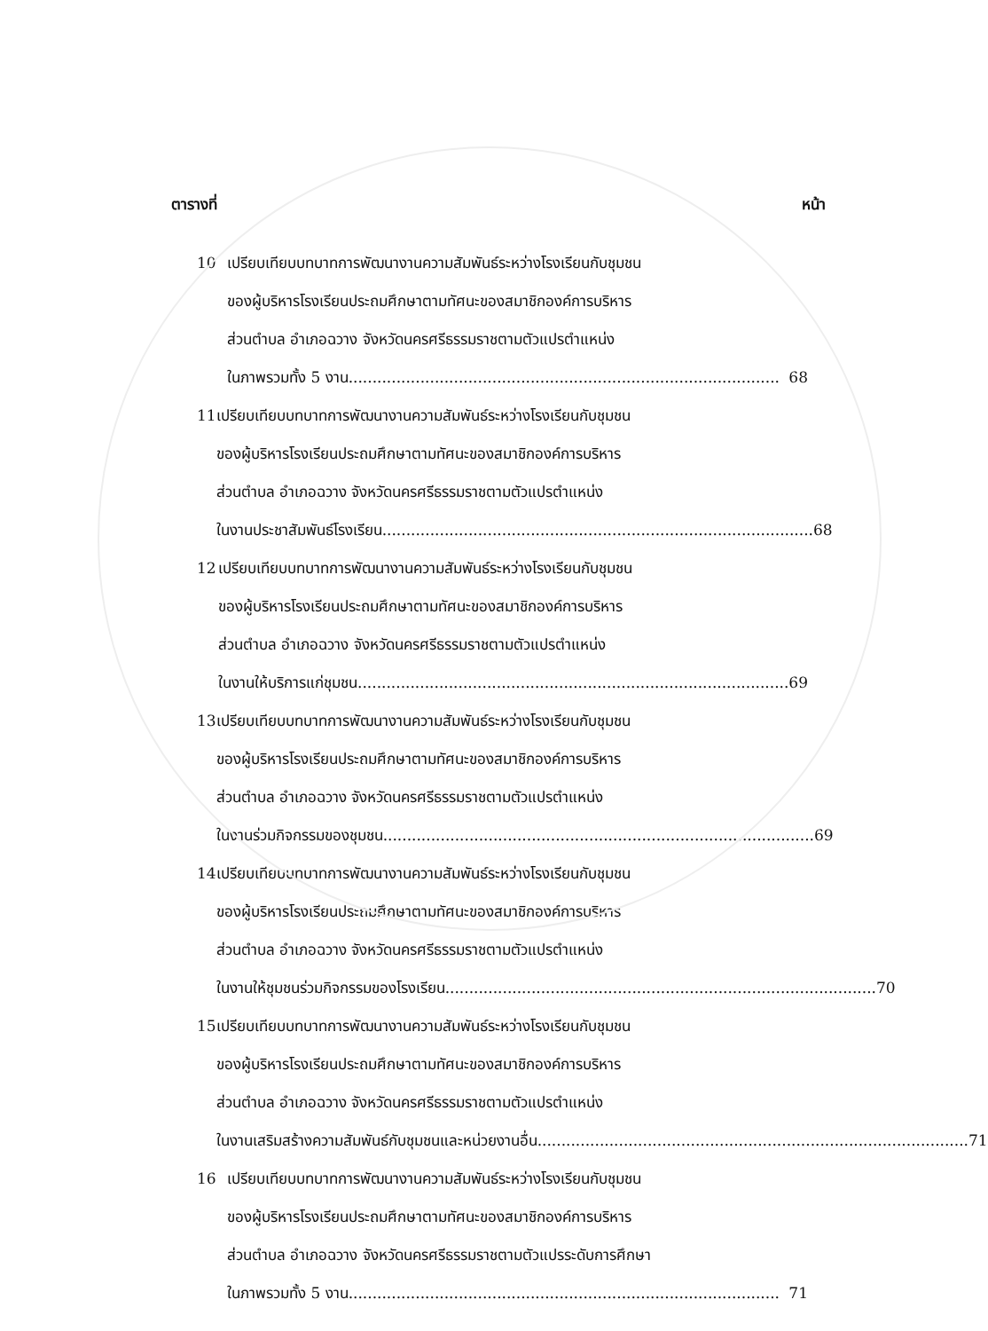ตารางที่ หน้า
10
เปรียบเทียบบทบาทการพัฒนางานความสัมพันธ์ระหว่างโรงเรียนกับชุมชน
ของผู้บริหารโรงเรียนประถมศึกษาตามทัศนะของสมาชิกองค์การบริหาร
ส่วนตำบล อำเภอฉวาง จังหวัดนครศรีธรรมราชตามตัวแปรตำแหน่ง
ในภาพรวมทั้ง 5 งาน.......................................................................................... 68
11
เปรียบเทียบบทบาทการพัฒนางานความสัมพันธ์ระหว่างโรงเรียนกับชุมชน
ของผู้บริหารโรงเรียนประถมศึกษาตามทัศนะของสมาชิกองค์การบริหาร
ส่วนตำบล อำเภอฉวาง จังหวัดนครศรีธรรมราชตามตัวแปรตำแหน่ง
ในงานประชาสัมพันธ์โรงเรียน .......................................................................................... 68
12
เปรียบเทียบบทบาทการพัฒนางานความสัมพันธ์ระหว่างโรงเรียนกับชุมชน
ของผู้บริหารโรงเรียนประถมศึกษาตามทัศนะของสมาชิกองค์การบริหาร
ส่วนตำบล อำเภอฉวาง จังหวัดนครศรีธรรมราชตามตัวแปรตำแหน่ง
ในงานให้บริการแก่ชุมชน .......................................................................................... 69
13
เปรียบเทียบบทบาทการพัฒนางานความสัมพันธ์ระหว่างโรงเรียนกับชุมชน
ของผู้บริหารโรงเรียนประถมศึกษาตามทัศนะของสมาชิกองค์การบริหาร
ส่วนตำบล อำเภอฉวาง จังหวัดนครศรีธรรมราชตามตัวแปรตำแหน่ง
ในงานร่วมกิจกรรมของชุมชน.......................................................................................... 69
14
เปรียบเทียบบทบาทการพัฒนางานความสัมพันธ์ระหว่างโรงเรียนกับชุมชน
ของผู้บริหารโรงเรียนประถมศึกษาตามทัศนะของสมาชิกองค์การบริหาร
ส่วนตำบล อำเภอฉวาง จังหวัดนครศรีธรรมราชตามตัวแปรตำแหน่ง
ในงานให้ชุมชนร่วมกิจกรรมของโรงเรียน.......................................................................................... 70
15
เปรียบเทียบบทบาทการพัฒนางานความสัมพันธ์ระหว่างโรงเรียนกับชุมชน
ของผู้บริหารโรงเรียนประถมศึกษาตามทัศนะของสมาชิกองค์การบริหาร
ส่วนตำบล อำเภอฉวาง จังหวัดนครศรีธรรมราชตามตัวแปรตำแหน่ง
ในงานเสริมสร้างความสัมพันธ์กับชุมชนและหน่วยงานอื่น .......................................................................................... 71
16
เปรียบเทียบบทบาทการพัฒนางานความสัมพันธ์ระหว่างโรงเรียนกับชุมชน
ของผู้บริหารโรงเรียนประถมศึกษาตามทัศนะของสมาชิกองค์การบริหาร
ส่วนตำบล อำเภอฉวาง จังหวัดนครศรีธรรมราชตามตัวแปรระดับการศึกษา
ในภาพรวมทั้ง 5 งาน .......................................................................................... 71